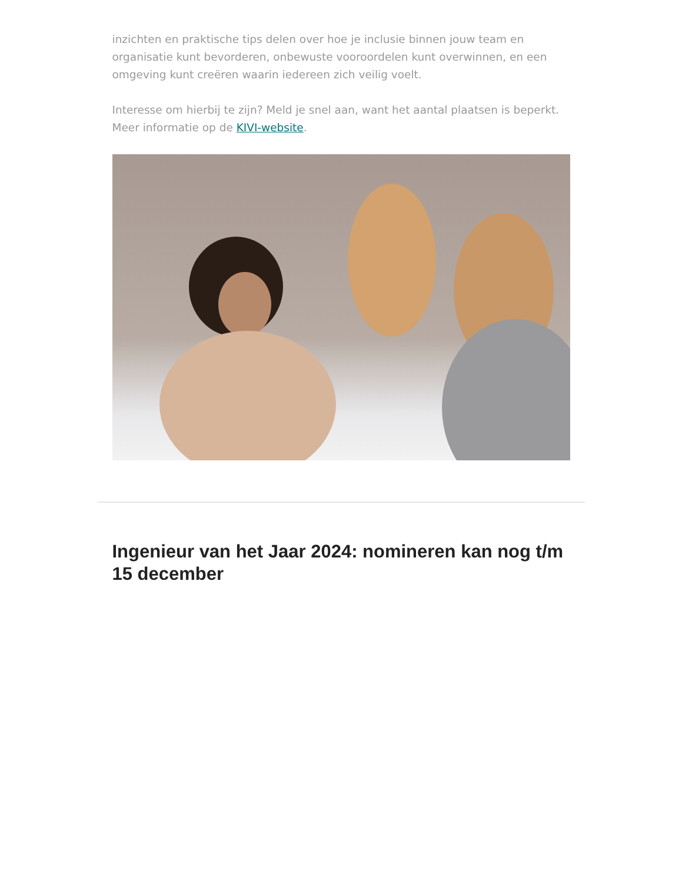inzichten en praktische tips delen over hoe je inclusie binnen jouw team en organisatie kunt bevorderen, onbewuste vooroordelen kunt overwinnen, en een omgeving kunt creëren waarin iedereen zich veilig voelt.
Interesse om hierbij te zijn? Meld je snel aan, want het aantal plaatsen is beperkt. Meer informatie op de KIVI-website.
Ingenieur van het Jaar 2024: nomineren kan nog t/m 15 december